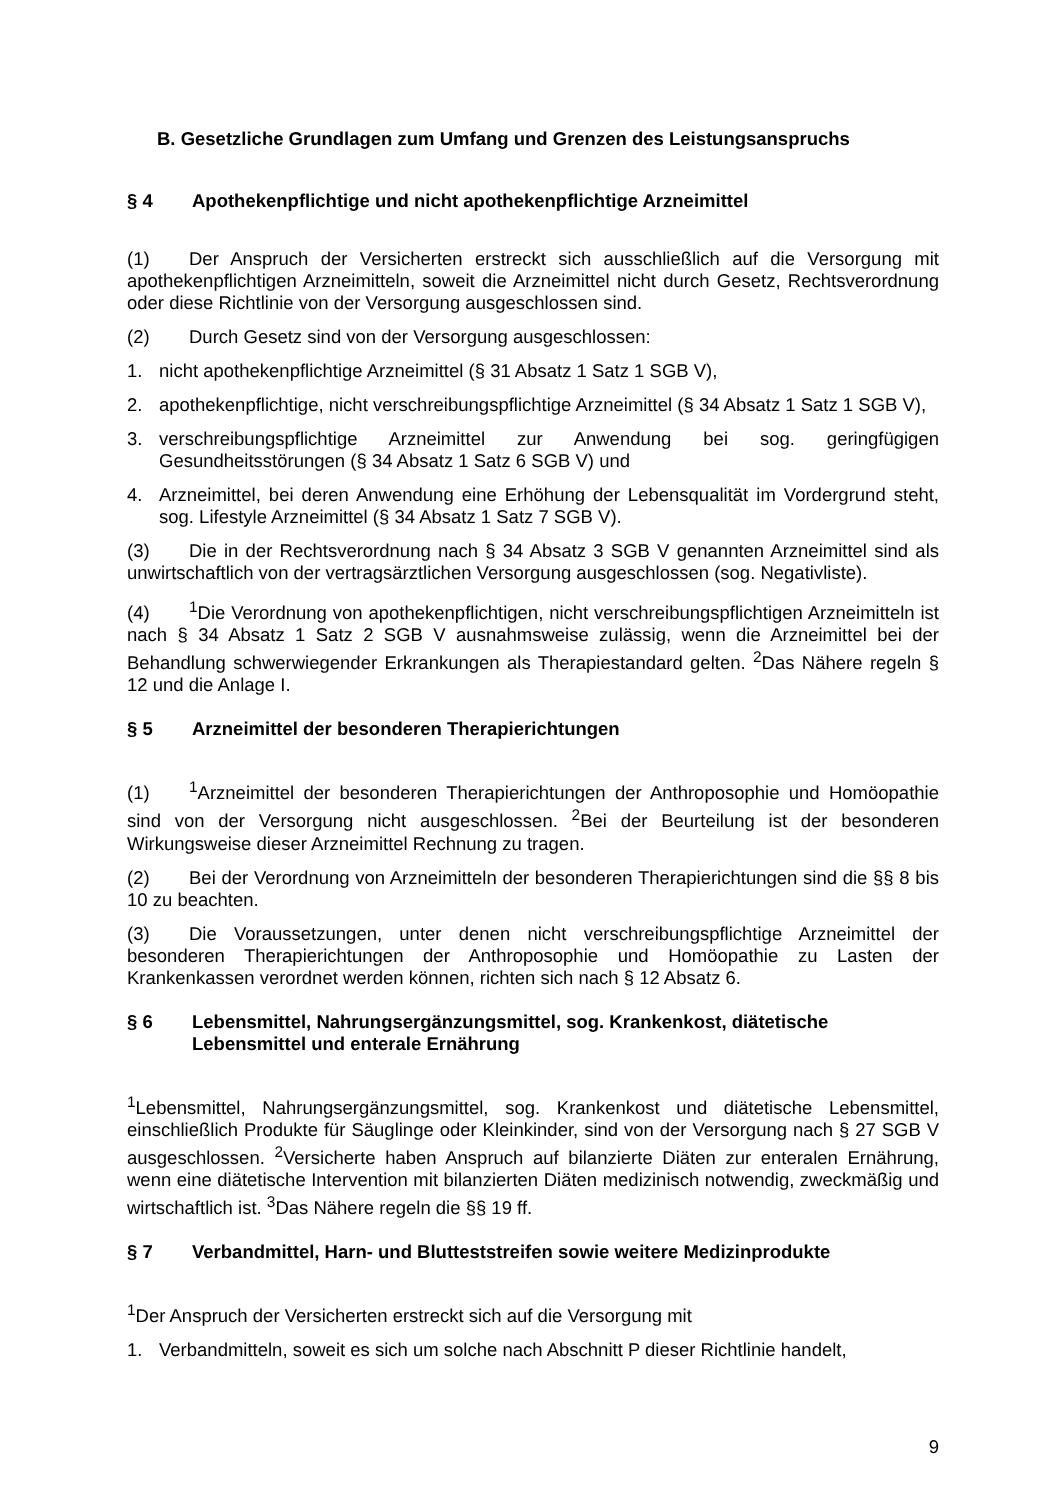B. Gesetzliche Grundlagen zum Umfang und Grenzen des Leistungsanspruchs
§ 4 Apothekenpflichtige und nicht apothekenpflichtige Arzneimittel
(1) Der Anspruch der Versicherten erstreckt sich ausschließlich auf die Versorgung mit apothekenpflichtigen Arzneimitteln, soweit die Arzneimittel nicht durch Gesetz, Rechtsverordnung oder diese Richtlinie von der Versorgung ausgeschlossen sind.
(2) Durch Gesetz sind von der Versorgung ausgeschlossen:
1. nicht apothekenpflichtige Arzneimittel (§ 31 Absatz 1 Satz 1 SGB V),
2. apothekenpflichtige, nicht verschreibungspflichtige Arzneimittel (§ 34 Absatz 1 Satz 1 SGB V),
3. verschreibungspflichtige Arzneimittel zur Anwendung bei sog. geringfügigen Gesundheitsstörungen (§ 34 Absatz 1 Satz 6 SGB V) und
4. Arzneimittel, bei deren Anwendung eine Erhöhung der Lebensqualität im Vordergrund steht, sog. Lifestyle Arzneimittel (§ 34 Absatz 1 Satz 7 SGB V).
(3) Die in der Rechtsverordnung nach § 34 Absatz 3 SGB V genannten Arzneimittel sind als unwirtschaftlich von der vertragsärztlichen Versorgung ausgeschlossen (sog. Negativliste).
(4)<sup>1</sup>Die Verordnung von apothekenpflichtigen, nicht verschreibungspflichtigen Arzneimitteln ist nach § 34 Absatz 1 Satz 2 SGB V ausnahmsweise zulässig, wenn die Arzneimittel bei der Behandlung schwerwiegender Erkrankungen als Therapiestandard gelten. <sup>2</sup>Das Nähere regeln § 12 und die Anlage I.
§ 5 Arzneimittel der besonderen Therapierichtungen
(1)<sup>1</sup>Arzneimittel der besonderen Therapierichtungen der Anthroposophie und Homöopathie sind von der Versorgung nicht ausgeschlossen. <sup>2</sup>Bei der Beurteilung ist der besonderen Wirkungsweise dieser Arzneimittel Rechnung zu tragen.
(2) Bei der Verordnung von Arzneimitteln der besonderen Therapierichtungen sind die §§ 8 bis 10 zu beachten.
(3) Die Voraussetzungen, unter denen nicht verschreibungspflichtige Arzneimittel der besonderen Therapierichtungen der Anthroposophie und Homöopathie zu Lasten der Krankenkassen verordnet werden können, richten sich nach § 12 Absatz 6.
§ 6 Lebensmittel, Nahrungsergänzungsmittel, sog. Krankenkost, diätetische Lebensmittel und enterale Ernährung
<sup>1</sup> Lebensmittel, Nahrungsergänzungsmittel, sog. Krankenkost und diätetische Lebensmittel, einschließlich Produkte für Säuglinge oder Kleinkinder, sind von der Versorgung nach § 27 SGB V ausgeschlossen. <sup>2</sup>Versicherte haben Anspruch auf bilanzierte Diäten zur enteralen Ernährung, wenn eine diätetische Intervention mit bilanzierten Diäten medizinisch notwendig, zweckmäßig und wirtschaftlich ist. <sup>3</sup>Das Nähere regeln die §§ 19 ff.
§ 7 Verbandmittel, Harn- und Blutteststreifen sowie weitere Medizinprodukte
<sup>1</sup> Der Anspruch der Versicherten erstreckt sich auf die Versorgung mit
1. Verbandmitteln, soweit es sich um solche nach Abschnitt P dieser Richtlinie handelt,
9